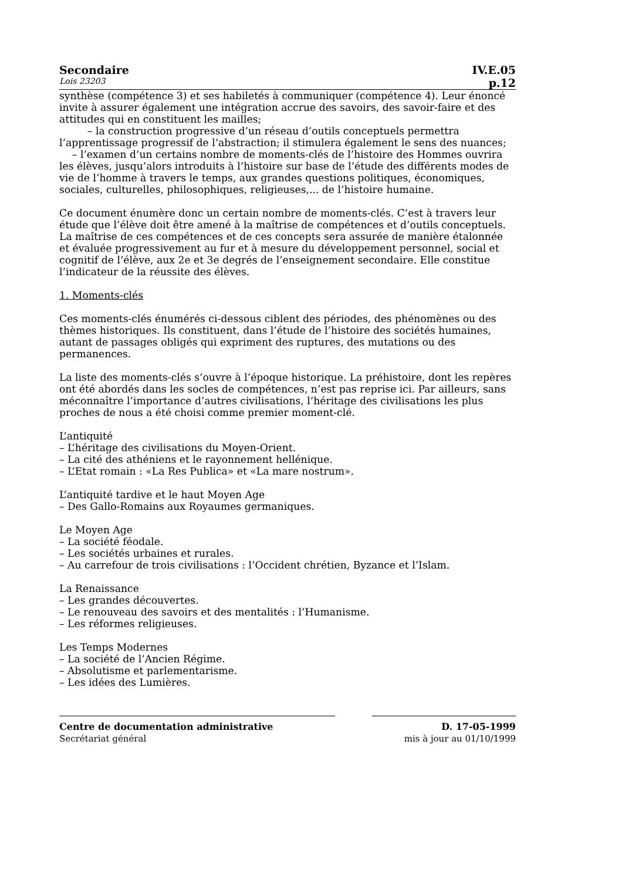Secondaire IV.E.05
Lois 23203 p.12
synthèse (compétence 3) et ses habiletés à communiquer (compétence 4). Leur énoncé invite à assurer également une intégration accrue des savoirs, des savoir-faire et des attitudes qui en constituent les mailles;
– la construction progressive d’un réseau d’outils conceptuels permettra l’apprentissage progressif de l’abstraction; il stimulera également le sens des nuances;
– l’examen d’un certains nombre de moments-clés de l’histoire des Hommes ouvrira les élèves, jusqu’alors introduits à l’histoire sur base de l’étude des différents modes de vie de l’homme à travers le temps, aux grandes questions politiques, économiques, sociales, culturelles, philosophiques, religieuses,... de l’histoire humaine.
Ce document énumère donc un certain nombre de moments-clés. C’est à travers leur étude que l’élève doit être amené à la maîtrise de compétences et d’outils conceptuels. La maîtrise de ces compétences et de ces concepts sera assurée de manière étalonnée et évaluée progressivement au fur et à mesure du développement personnel, social et cognitif de l’élève, aux 2e et 3e degrés de l’enseignement secondaire. Elle constitue l’indicateur de la réussite des élèves.
1. Moments-clés
Ces moments-clés énumérés ci-dessous ciblent des périodes, des phénomènes ou des thèmes historiques. Ils constituent, dans l’étude de l’histoire des sociétés humaines, autant de passages obligés qui expriment des ruptures, des mutations ou des permanences.
La liste des moments-clés s’ouvre à l’époque historique. La préhistoire, dont les repères ont été abordés dans les socles de compétences, n’est pas reprise ici. Par ailleurs, sans méconnaître l’importance d’autres civilisations, l’héritage des civilisations les plus proches de nous a été choisi comme premier moment-clé.
L’antiquité
– L’héritage des civilisations du Moyen-Orient.
– La cité des athéniens et le rayonnement hellénique.
– L’Etat romain : «La Res Publica» et «La mare nostrum».
L’antiquité tardive et le haut Moyen Age
– Des Gallo-Romains aux Royaumes germaniques.
Le Moyen Age
– La société féodale.
– Les sociétés urbaines et rurales.
– Au carrefour de trois civilisations : l’Occident chrétien, Byzance et l’Islam.
La Renaissance
– Les grandes découvertes.
– Le renouveau des savoirs et des mentalités : l’Humanisme.
– Les réformes religieuses.
Les Temps Modernes
– La société de l’Ancien Régime.
– Absolutisme et parlementarisme.
– Les idées des Lumières.
Centre de documentation administrative D. 17-05-1999
Secrétariat général mis à jour au 01/10/1999